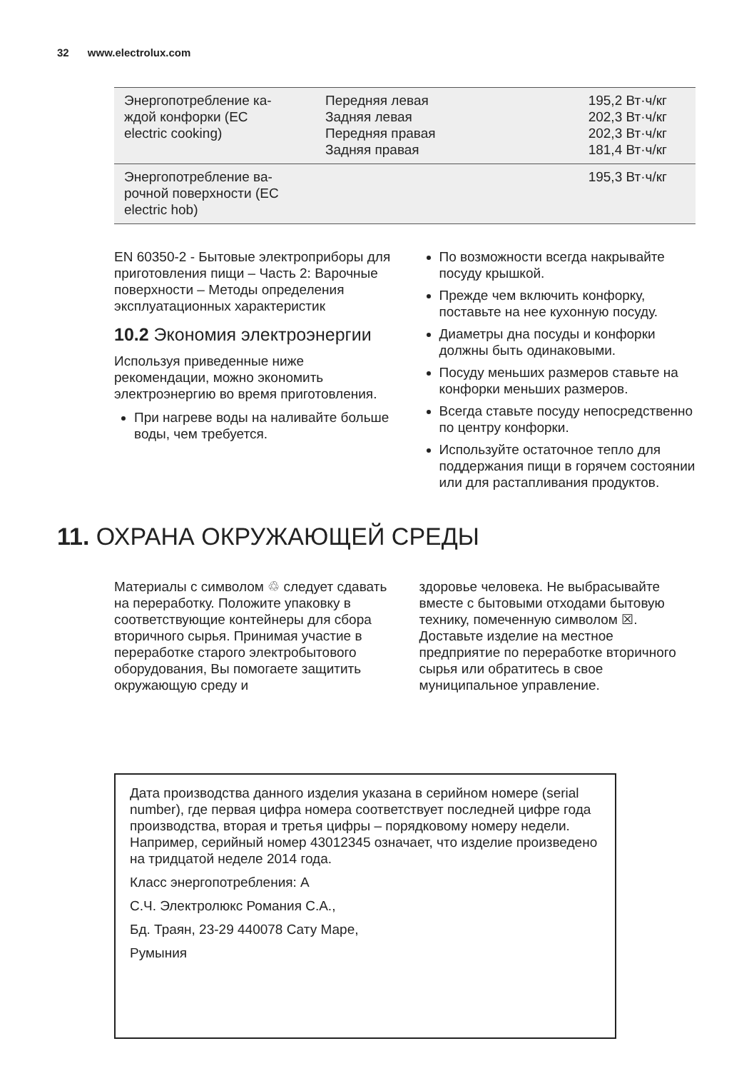32 www.electrolux.com
| Энергопотребление ка- ждой конфорки (EC electric cooking) | Передняя левая Задняя левая Передняя правая Задняя правая | 195,2 Вт·ч/кг 202,3 Вт·ч/кг 202,3 Вт·ч/кг 181,4 Вт·ч/кг |
| Энергопотребление ва- рочной поверхности (EC electric hob) | | 195,3 Вт·ч/кг |
EN 60350-2 - Бытовые электроприборы для приготовления пищи – Часть 2: Варочные поверхности – Методы определения эксплуатационных характеристик
10.2 Экономия электроэнергии
Используя приведенные ниже рекомендации, можно экономить электроэнергию во время приготовления.
При нагреве воды на наливайте больше воды, чем требуется.
По возможности всегда накрывайте посуду крышкой.
Прежде чем включить конфорку, поставьте на нее кухонную посуду.
Диаметры дна посуды и конфорки должны быть одинаковыми.
Посуду меньших размеров ставьте на конфорки меньших размеров.
Всегда ставьте посуду непосредственно по центру конфорки.
Используйте остаточное тепло для поддержания пищи в горячем состоянии или для растапливания продуктов.
11. ОХРАНА ОКРУЖАЮЩЕЙ СРЕДЫ
Материалы с символом ♲ следует сдавать на переработку. Положите упаковку в соответствующие контейнеры для сбора вторичного сырья. Принимая участие в переработке старого электробытового оборудования, Вы помогаете защитить окружающую среду и
здоровье человека. Не выбрасывайте вместе с бытовыми отходами бытовую технику, помеченную символом ☒. Доставьте изделие на местное предприятие по переработке вторичного сырья или обратитесь в свое муниципальное управление.
Дата производства данного изделия указана в серийном номере (serial number), где первая цифра номера соответствует последней цифре года производства, вторая и третья цифры – порядковому номеру недели. Например, серийный номер 43012345 означает, что изделие произведено на тридцатой неделе 2014 года.
Класс энергопотребления: A
С.Ч. Электролюкс Романия С.А.,
Бд. Траян, 23-29 440078 Сату Маре,
Румыния